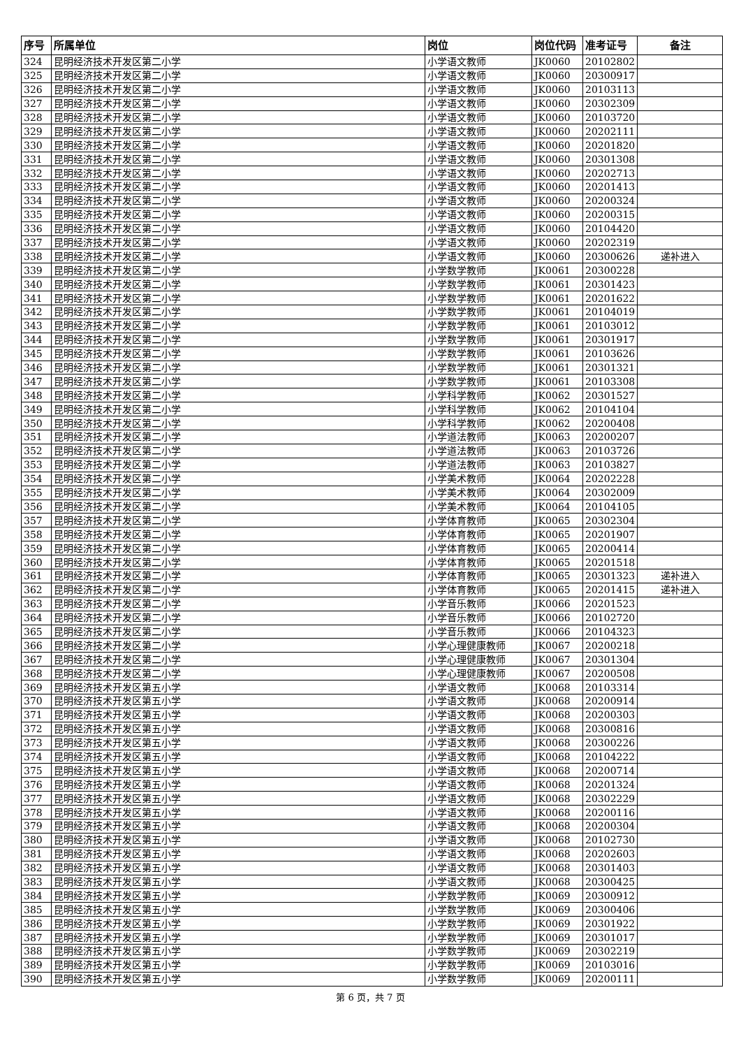| 序号 | 所属单位 | 岗位 | 岗位代码 | 准考证号 | 备注 |
| --- | --- | --- | --- | --- | --- |
| 324 | 昆明经济技术开发区第二小学 | 小学语文教师 | JK0060 | 20102802 | |
| 325 | 昆明经济技术开发区第二小学 | 小学语文教师 | JK0060 | 20300917 | |
| 326 | 昆明经济技术开发区第二小学 | 小学语文教师 | JK0060 | 20103113 | |
| 327 | 昆明经济技术开发区第二小学 | 小学语文教师 | JK0060 | 20302309 | |
| 328 | 昆明经济技术开发区第二小学 | 小学语文教师 | JK0060 | 20103720 | |
| 329 | 昆明经济技术开发区第二小学 | 小学语文教师 | JK0060 | 20202111 | |
| 330 | 昆明经济技术开发区第二小学 | 小学语文教师 | JK0060 | 20201820 | |
| 331 | 昆明经济技术开发区第二小学 | 小学语文教师 | JK0060 | 20301308 | |
| 332 | 昆明经济技术开发区第二小学 | 小学语文教师 | JK0060 | 20202713 | |
| 333 | 昆明经济技术开发区第二小学 | 小学语文教师 | JK0060 | 20201413 | |
| 334 | 昆明经济技术开发区第二小学 | 小学语文教师 | JK0060 | 20200324 | |
| 335 | 昆明经济技术开发区第二小学 | 小学语文教师 | JK0060 | 20200315 | |
| 336 | 昆明经济技术开发区第二小学 | 小学语文教师 | JK0060 | 20104420 | |
| 337 | 昆明经济技术开发区第二小学 | 小学语文教师 | JK0060 | 20202319 | |
| 338 | 昆明经济技术开发区第二小学 | 小学语文教师 | JK0060 | 20300626 | 递补进入 |
| 339 | 昆明经济技术开发区第二小学 | 小学数学教师 | JK0061 | 20300228 | |
| 340 | 昆明经济技术开发区第二小学 | 小学数学教师 | JK0061 | 20301423 | |
| 341 | 昆明经济技术开发区第二小学 | 小学数学教师 | JK0061 | 20201622 | |
| 342 | 昆明经济技术开发区第二小学 | 小学数学教师 | JK0061 | 20104019 | |
| 343 | 昆明经济技术开发区第二小学 | 小学数学教师 | JK0061 | 20103012 | |
| 344 | 昆明经济技术开发区第二小学 | 小学数学教师 | JK0061 | 20301917 | |
| 345 | 昆明经济技术开发区第二小学 | 小学数学教师 | JK0061 | 20103626 | |
| 346 | 昆明经济技术开发区第二小学 | 小学数学教师 | JK0061 | 20301321 | |
| 347 | 昆明经济技术开发区第二小学 | 小学数学教师 | JK0061 | 20103308 | |
| 348 | 昆明经济技术开发区第二小学 | 小学科学教师 | JK0062 | 20301527 | |
| 349 | 昆明经济技术开发区第二小学 | 小学科学教师 | JK0062 | 20104104 | |
| 350 | 昆明经济技术开发区第二小学 | 小学科学教师 | JK0062 | 20200408 | |
| 351 | 昆明经济技术开发区第二小学 | 小学道法教师 | JK0063 | 20200207 | |
| 352 | 昆明经济技术开发区第二小学 | 小学道法教师 | JK0063 | 20103726 | |
| 353 | 昆明经济技术开发区第二小学 | 小学道法教师 | JK0063 | 20103827 | |
| 354 | 昆明经济技术开发区第二小学 | 小学美术教师 | JK0064 | 20202228 | |
| 355 | 昆明经济技术开发区第二小学 | 小学美术教师 | JK0064 | 20302009 | |
| 356 | 昆明经济技术开发区第二小学 | 小学美术教师 | JK0064 | 20104105 | |
| 357 | 昆明经济技术开发区第二小学 | 小学体育教师 | JK0065 | 20302304 | |
| 358 | 昆明经济技术开发区第二小学 | 小学体育教师 | JK0065 | 20201907 | |
| 359 | 昆明经济技术开发区第二小学 | 小学体育教师 | JK0065 | 20200414 | |
| 360 | 昆明经济技术开发区第二小学 | 小学体育教师 | JK0065 | 20201518 | |
| 361 | 昆明经济技术开发区第二小学 | 小学体育教师 | JK0065 | 20301323 | 递补进入 |
| 362 | 昆明经济技术开发区第二小学 | 小学体育教师 | JK0065 | 20201415 | 递补进入 |
| 363 | 昆明经济技术开发区第二小学 | 小学音乐教师 | JK0066 | 20201523 | |
| 364 | 昆明经济技术开发区第二小学 | 小学音乐教师 | JK0066 | 20102720 | |
| 365 | 昆明经济技术开发区第二小学 | 小学音乐教师 | JK0066 | 20104323 | |
| 366 | 昆明经济技术开发区第二小学 | 小学心理健康教师 | JK0067 | 20200218 | |
| 367 | 昆明经济技术开发区第二小学 | 小学心理健康教师 | JK0067 | 20301304 | |
| 368 | 昆明经济技术开发区第二小学 | 小学心理健康教师 | JK0067 | 20200508 | |
| 369 | 昆明经济技术开发区第五小学 | 小学语文教师 | JK0068 | 20103314 | |
| 370 | 昆明经济技术开发区第五小学 | 小学语文教师 | JK0068 | 20200914 | |
| 371 | 昆明经济技术开发区第五小学 | 小学语文教师 | JK0068 | 20200303 | |
| 372 | 昆明经济技术开发区第五小学 | 小学语文教师 | JK0068 | 20300816 | |
| 373 | 昆明经济技术开发区第五小学 | 小学语文教师 | JK0068 | 20300226 | |
| 374 | 昆明经济技术开发区第五小学 | 小学语文教师 | JK0068 | 20104222 | |
| 375 | 昆明经济技术开发区第五小学 | 小学语文教师 | JK0068 | 20200714 | |
| 376 | 昆明经济技术开发区第五小学 | 小学语文教师 | JK0068 | 20201324 | |
| 377 | 昆明经济技术开发区第五小学 | 小学语文教师 | JK0068 | 20302229 | |
| 378 | 昆明经济技术开发区第五小学 | 小学语文教师 | JK0068 | 20200116 | |
| 379 | 昆明经济技术开发区第五小学 | 小学语文教师 | JK0068 | 20200304 | |
| 380 | 昆明经济技术开发区第五小学 | 小学语文教师 | JK0068 | 20102730 | |
| 381 | 昆明经济技术开发区第五小学 | 小学语文教师 | JK0068 | 20202603 | |
| 382 | 昆明经济技术开发区第五小学 | 小学语文教师 | JK0068 | 20301403 | |
| 383 | 昆明经济技术开发区第五小学 | 小学语文教师 | JK0068 | 20300425 | |
| 384 | 昆明经济技术开发区第五小学 | 小学数学教师 | JK0069 | 20300912 | |
| 385 | 昆明经济技术开发区第五小学 | 小学数学教师 | JK0069 | 20300406 | |
| 386 | 昆明经济技术开发区第五小学 | 小学数学教师 | JK0069 | 20301922 | |
| 387 | 昆明经济技术开发区第五小学 | 小学数学教师 | JK0069 | 20301017 | |
| 388 | 昆明经济技术开发区第五小学 | 小学数学教师 | JK0069 | 20302219 | |
| 389 | 昆明经济技术开发区第五小学 | 小学数学教师 | JK0069 | 20103016 | |
| 390 | 昆明经济技术开发区第五小学 | 小学数学教师 | JK0069 | 20200111 | |
第 6 页，共 7 页